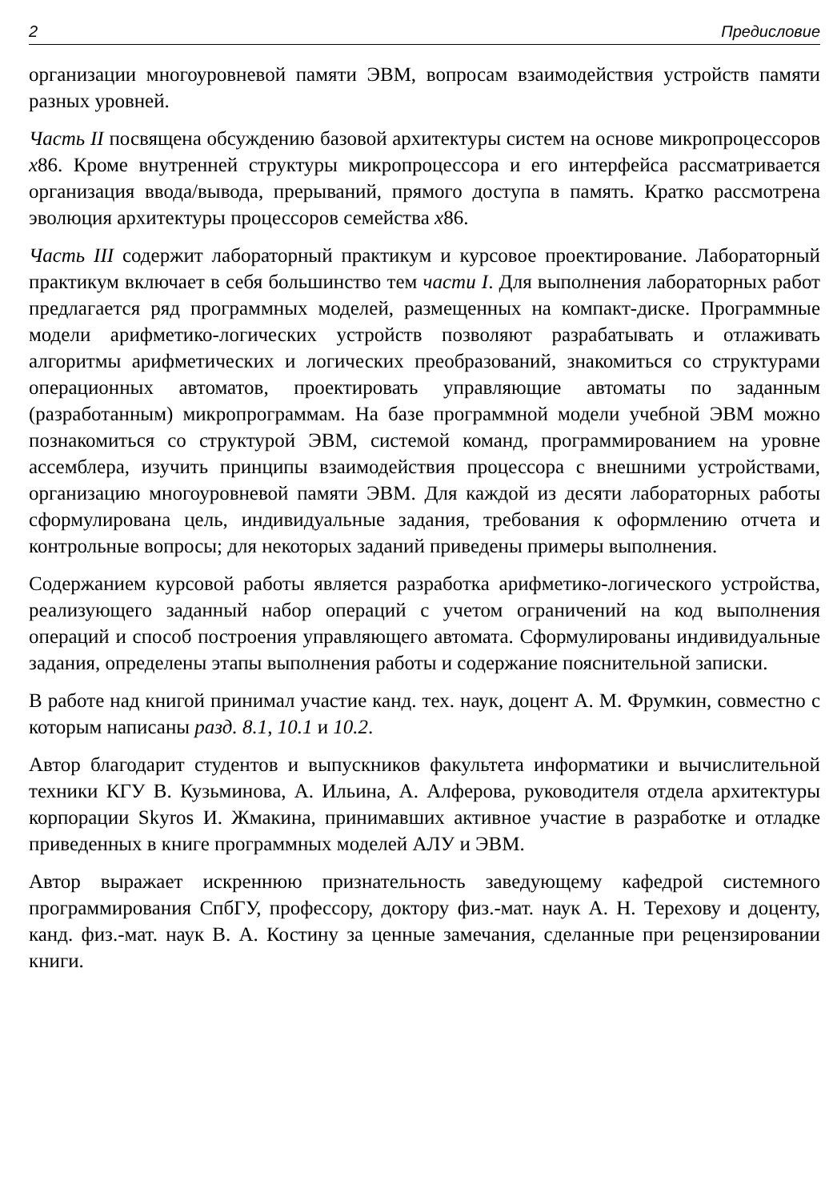2 Предисловие
организации многоуровневой памяти ЭВМ, вопросам взаимодействия устройств памяти разных уровней.
Часть II посвящена обсуждению базовой архитектуры систем на основе микропроцессоров x86. Кроме внутренней структуры микропроцессора и его интерфейса рассматривается организация ввода/вывода, прерываний, прямого доступа в память. Кратко рассмотрена эволюция архитектуры процессоров семейства x86.
Часть III содержит лабораторный практикум и курсовое проектирование. Лабораторный практикум включает в себя большинство тем части I. Для выполнения лабораторных работ предлагается ряд программных моделей, размещенных на компакт-диске. Программные модели арифметико-логических устройств позволяют разрабатывать и отлаживать алгоритмы арифметических и логических преобразований, знакомиться со структурами операционных автоматов, проектировать управляющие автоматы по заданным (разработанным) микропрограммам. На базе программной модели учебной ЭВМ можно познакомиться со структурой ЭВМ, системой команд, программированием на уровне ассемблера, изучить принципы взаимодействия процессора с внешними устройствами, организацию многоуровневой памяти ЭВМ. Для каждой из десяти лабораторных работы сформулирована цель, индивидуальные задания, требования к оформлению отчета и контрольные вопросы; для некоторых заданий приведены примеры выполнения.
Содержанием курсовой работы является разработка арифметико-логического устройства, реализующего заданный набор операций с учетом ограничений на код выполнения операций и способ построения управляющего автомата. Сформулированы индивидуальные задания, определены этапы выполнения работы и содержание пояснительной записки.
В работе над книгой принимал участие канд. тех. наук, доцент А. М. Фрумкин, совместно с которым написаны разд. 8.1, 10.1 и 10.2.
Автор благодарит студентов и выпускников факультета информатики и вычислительной техники КГУ В. Кузьминова, А. Ильина, А. Алферова, руководителя отдела архитектуры корпорации Skyros И. Жмакина, принимавших активное участие в разработке и отладке приведенных в книге программных моделей АЛУ и ЭВМ.
Автор выражает искреннюю признательность заведующему кафедрой системного программирования СпбГУ, профессору, доктору физ.-мат. наук А. Н. Терехову и доценту, канд. физ.-мат. наук В. А. Костину за ценные замечания, сделанные при рецензировании книги.